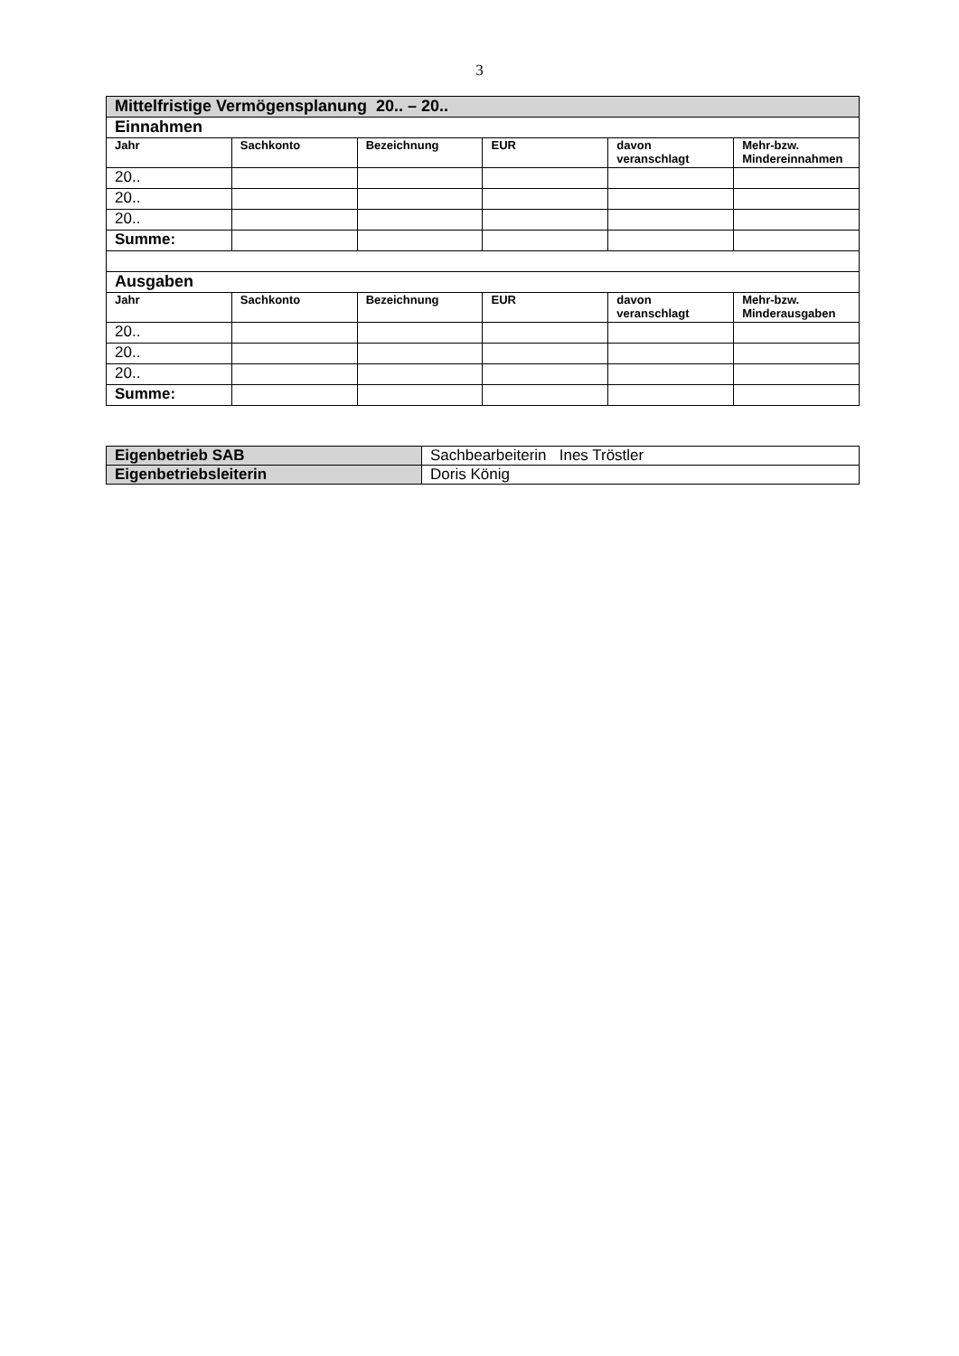3
| Mittelfristige Vermögensplanung 20.. – 20.. | | | | | |
| Einnahmen | | | | | |
| Jahr | Sachkonto | Bezeichnung | EUR | davon veranschlagt | Mehr-bzw. Mindereinnahmen |
| 20.. | | | | | |
| 20.. | | | | | |
| 20.. | | | | | |
| Summe: | | | | | |
| Ausgaben | | | | | |
| Jahr | Sachkonto | Bezeichnung | EUR | davon veranschlagt | Mehr-bzw. Minderausgaben |
| 20.. | | | | | |
| 20.. | | | | | |
| 20.. | | | | | |
| Summe: | | | | | |
| Eigenbetrieb SAB | Sachbearbeiterin Ines Tröstler |
| Eigenbetriebsleiterin | Doris König |